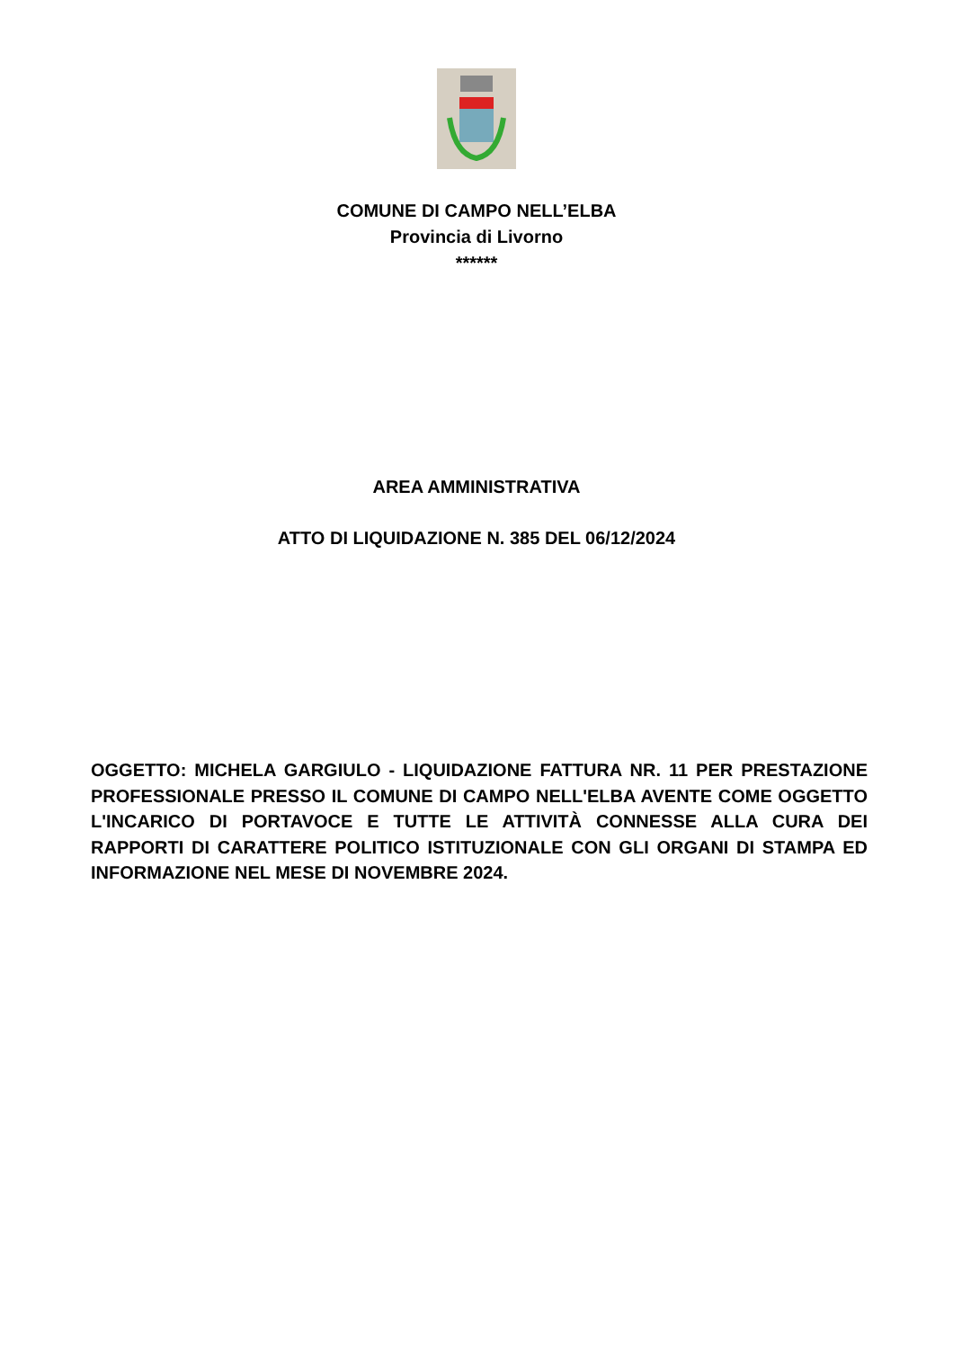COMUNE DI CAMPO NELL’ELBA
Provincia di Livorno
******
AREA AMMINISTRATIVA
ATTO DI LIQUIDAZIONE N. 385 DEL 06/12/2024
OGGETTO: MICHELA GARGIULO - LIQUIDAZIONE FATTURA NR. 11 PER PRESTAZIONE PROFESSIONALE PRESSO IL COMUNE DI CAMPO NELL'ELBA AVENTE COME OGGETTO L'INCARICO DI PORTAVOCE E TUTTE LE ATTIVITÀ CONNESSE ALLA CURA DEI RAPPORTI DI CARATTERE POLITICO ISTITUZIONALE CON GLI ORGANI DI STAMPA ED INFORMAZIONE NEL MESE DI NOVEMBRE 2024.